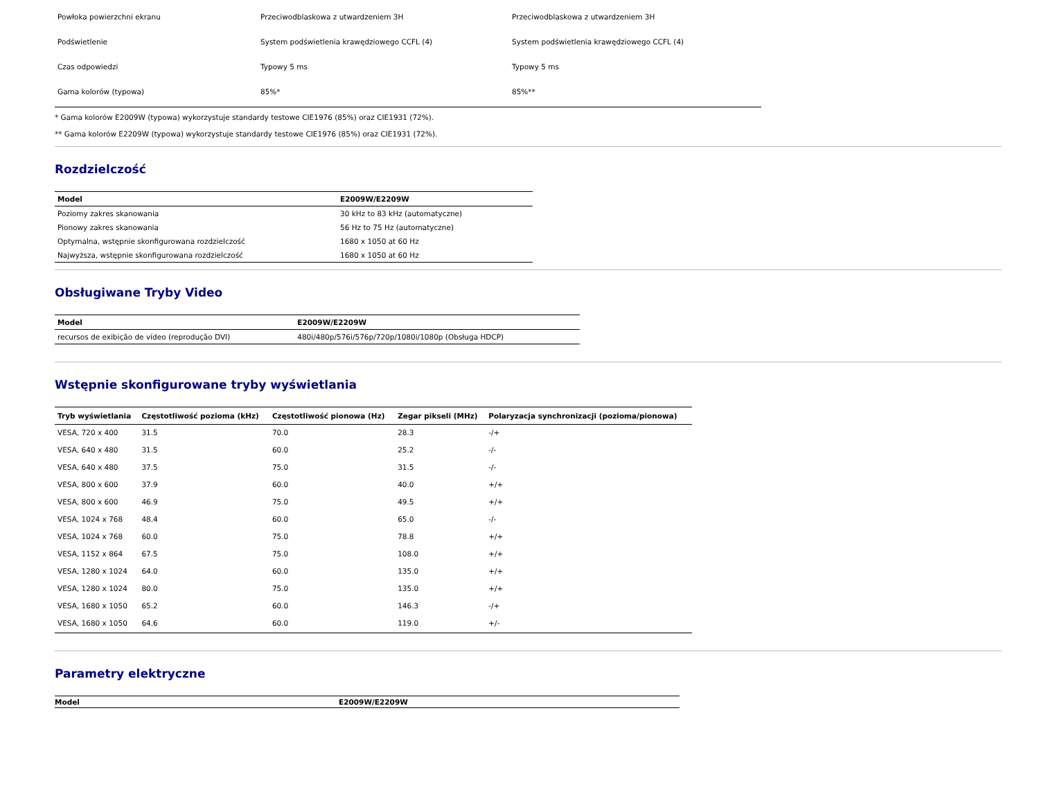| Powłoka powierzchni ekranu | Przeciwodblaskowa z utwardzeniem 3H | Przeciwodblaskowa z utwardzeniem 3H |
| Podświetlenie | System podświetlenia krawędziowego CCFL (4) | System podświetlenia krawędziowego CCFL (4) |
| Czas odpowiedzi | Typowy 5 ms | Typowy 5 ms |
| Gama kolorów (typowa) | 85%* | 85%** |
* Gama kolorów E2009W (typowa) wykorzystuje standardy testowe CIE1976 (85%) oraz CIE1931 (72%).
** Gama kolorów E2209W (typowa) wykorzystuje standardy testowe CIE1976 (85%) oraz CIE1931 (72%).
Rozdzielczość
| Model | E2009W/E2209W |
| --- | --- |
| Poziomy zakres skanowania | 30 kHz to 83 kHz (automatyczne) |
| Pionowy zakres skanowania | 56 Hz to 75 Hz (automatyczne) |
| Optymalna, wstępnie skonfigurowana rozdzielczość | 1680 x 1050 at 60 Hz |
| Najwyższa, wstępnie skonfigurowana rozdzielczość | 1680 x 1050 at 60 Hz |
Obsługiwane Tryby Video
| Model | E2009W/E2209W |
| --- | --- |
| recursos de exibição de vídeo (reprodução DVI) | 480i/480p/576i/576p/720p/1080i/1080p (Obsługa HDCP) |
Wstępnie skonfigurowane tryby wyświetlania
| Tryb wyświetlania | Częstotliwość pozioma (kHz) | Częstotliwość pionowa (Hz) | Zegar pikseli (MHz) | Polaryzacja synchronizacji (pozioma/pionowa) |
| --- | --- | --- | --- | --- |
| VESA, 720 x 400 | 31.5 | 70.0 | 28.3 | -/+ |
| VESA, 640 x 480 | 31.5 | 60.0 | 25.2 | -/- |
| VESA, 640 x 480 | 37.5 | 75.0 | 31.5 | -/- |
| VESA, 800 x 600 | 37.9 | 60.0 | 40.0 | +/+ |
| VESA, 800 x 600 | 46.9 | 75.0 | 49.5 | +/+ |
| VESA, 1024 x 768 | 48.4 | 60.0 | 65.0 | -/- |
| VESA, 1024 x 768 | 60.0 | 75.0 | 78.8 | +/+ |
| VESA, 1152 x 864 | 67.5 | 75.0 | 108.0 | +/+ |
| VESA, 1280 x 1024 | 64.0 | 60.0 | 135.0 | +/+ |
| VESA, 1280 x 1024 | 80.0 | 75.0 | 135.0 | +/+ |
| VESA, 1680 x 1050 | 65.2 | 60.0 | 146.3 | -/+ |
| VESA, 1680 x 1050 | 64.6 | 60.0 | 119.0 | +/- |
Parametry elektryczne
| Model | E2009W/E2209W |
| --- | --- |